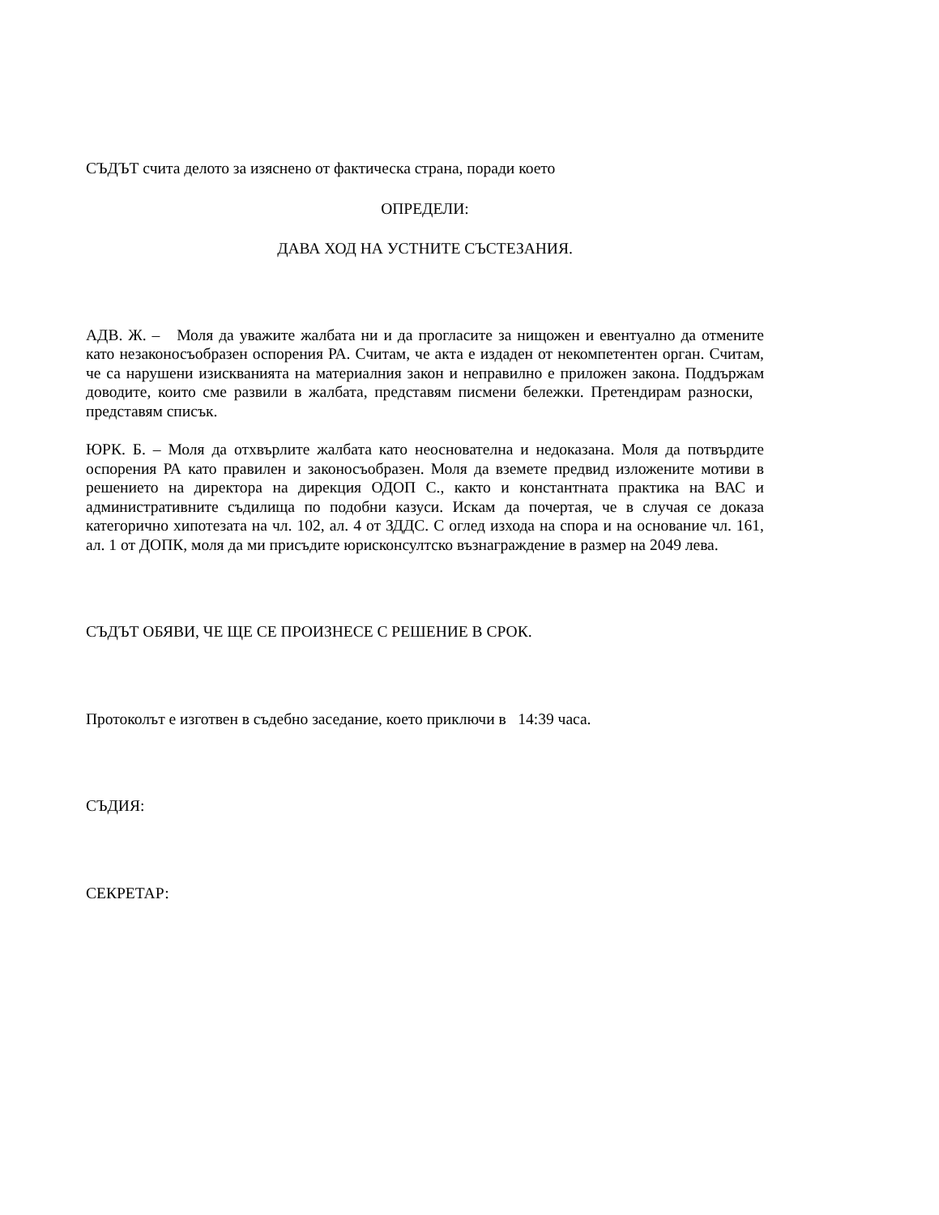СЪДЪТ счита делото за изяснено от фактическа страна, поради което
ОПРЕДЕЛИ:
ДАВА ХОД НА УСТНИТЕ СЪСТЕЗАНИЯ.
АДВ. Ж. – Моля да уважите жалбата ни и да прогласите за нищожен и евентуално да отмените като незаконосъобразен оспорения РА. Считам, че акта е издаден от некомпетентен орган. Считам, че са нарушени изискванията на материалния закон и неправилно е приложен закона. Поддържам доводите, които сме развили в жалбата, представям писмени бележки. Претендирам разноски, представям списък.
ЮРК. Б. – Моля да отхвърлите жалбата като неоснователна и недоказана. Моля да потвърдите оспорения РА като правилен и законосъобразен. Моля да вземете предвид изложените мотиви в решението на директора на дирекция ОДОП С., както и константната практика на ВАС и административните съдилища по подобни казуси. Искам да почертая, че в случая се доказа категорично хипотезата на чл. 102, ал. 4 от ЗДДС. С оглед изхода на спора и на основание чл. 161, ал. 1 от ДОПК, моля да ми присъдите юрисконсултско възнаграждение в размер на 2049 лева.
СЪДЪТ ОБЯВИ, ЧЕ ЩЕ СЕ ПРОИЗНЕСЕ С РЕШЕНИЕ В СРОК.
Протоколът е изготвен в съдебно заседание, което приключи в 14:39 часа.
СЪДИЯ:
СЕКРЕТАР: